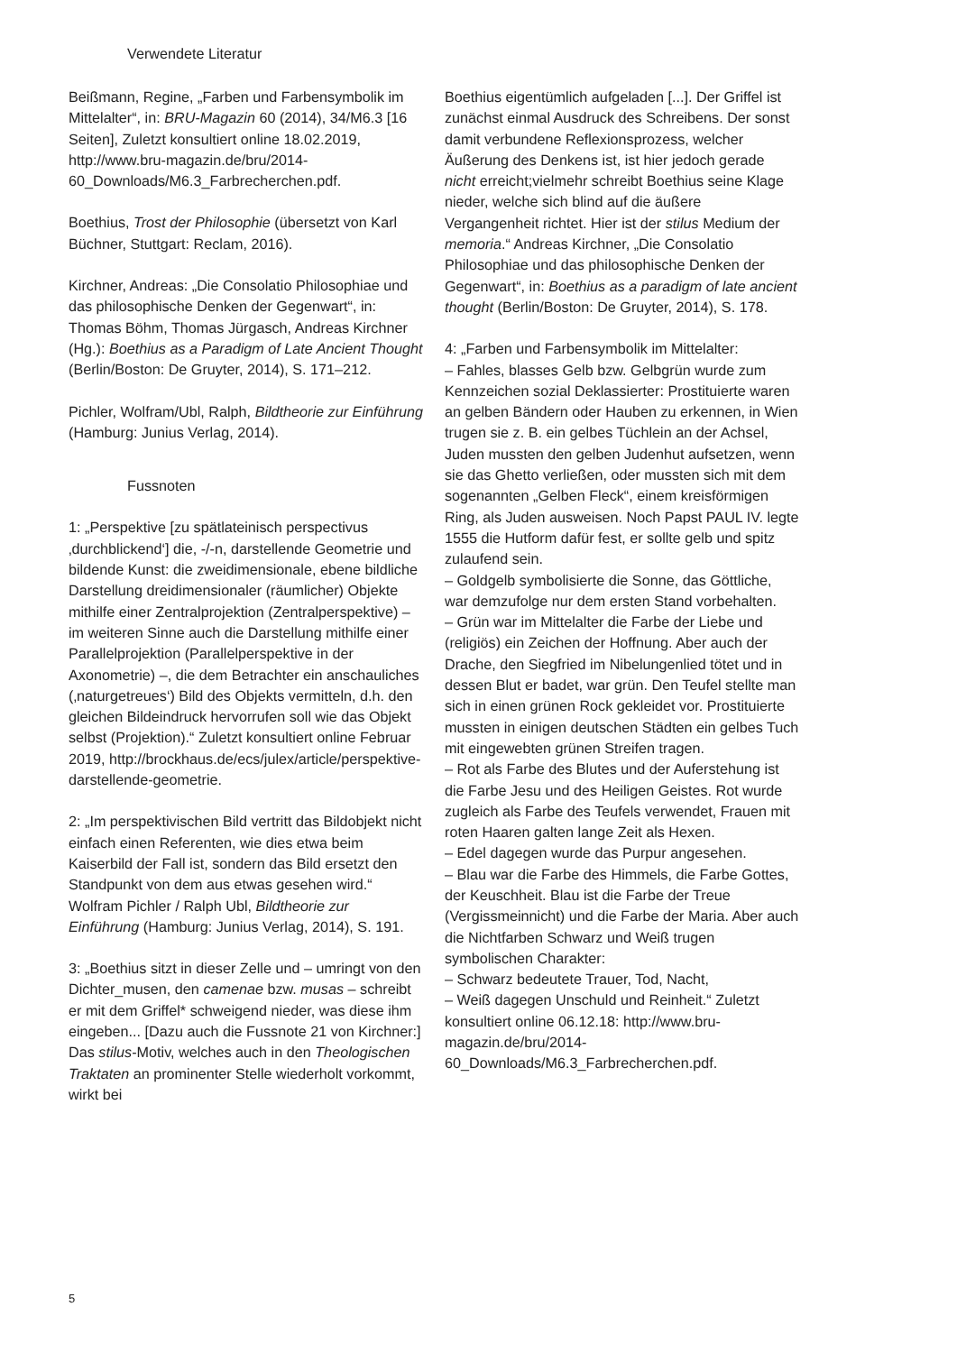Verwendete Literatur
Beißmann, Regine, „Farben und Farbensymbolik im Mittelalter“, in: BRU-Magazin 60 (2014), 34/M6.3 [16 Seiten], Zuletzt konsultiert online 18.02.2019, http://www.bru-magazin.de/bru/2014-60_Downloads/M6.3_Farbrecherchen.pdf.
Boethius, Trost der Philosophie (übersetzt von Karl Büchner, Stuttgart: Reclam, 2016).
Kirchner, Andreas: „Die Consolatio Philosophiae und das philosophische Denken der Gegenwart“, in: Thomas Böhm, Thomas Jürgasch, Andreas Kirchner (Hg.): Boethius as a Paradigm of Late Ancient Thought (Berlin/Boston: De Gruyter, 2014), S. 171–212.
Pichler, Wolfram/Ubl, Ralph, Bildtheorie zur Einführung (Hamburg: Junius Verlag, 2014).
Fussnoten
1: „Perspektive [zu spätlateinisch perspectivus ‚durchblickend‘] die, -/-n, darstellende Geometrie und bildende Kunst: die zweidimensionale, ebene bildliche Darstellung dreidimensionaler (räumlicher) Objekte mithilfe einer Zentralprojektion (Zentralperspektive) – im weiteren Sinne auch die Darstellung mithilfe einer Parallelprojektion (Parallelperspektive in der Axonometrie) –, die dem Betrachter ein anschauliches (‚naturgetreues‘) Bild des Objekts vermitteln, d.h. den gleichen Bildeindruck hervorrufen soll wie das Objekt selbst (Projektion).“ Zuletzt konsultiert online Februar 2019, http://brockhaus.de/ecs/julex/article/perspektive-darstellende-geometrie.
2: „Im perspektivischen Bild vertritt das Bildobjekt nicht einfach einen Referenten, wie dies etwa beim Kaiserbild der Fall ist, sondern das Bild ersetzt den Standpunkt von dem aus etwas gesehen wird.“ Wolfram Pichler / Ralph Ubl, Bildtheorie zur Einführung (Hamburg: Junius Verlag, 2014), S. 191.
3: „Boethius sitzt in dieser Zelle und – umringt von den Dichter_musen, den camenae bzw. musas – schreibt er mit dem Griffel* schweigend nieder, was diese ihm eingeben... [Dazu auch die Fussnote 21 von Kirchner:] Das stilus-Motiv, welches auch in den Theologischen Traktaten an prominenter Stelle wiederholt vorkommt, wirkt bei
Boethius eigentümlich aufgeladen [...]. Der Griffel ist zunächst einmal Ausdruck des Schreibens. Der sonst damit verbundene Reflexionsprozess, welcher Äußerung des Denkens ist, ist hier jedoch gerade nicht erreicht;vielmehr schreibt Boethius seine Klage nieder, welche sich blind auf die äußere Vergangenheit richtet. Hier ist der stilus Medium der memoria.“ Andreas Kirchner, „Die Consolatio Philosophiae und das philosophische Denken der Gegenwart“, in: Boethius as a paradigm of late ancient thought (Berlin/Boston: De Gruyter, 2014), S. 178.
4: „Farben und Farbensymbolik im Mittelalter:
– Fahles, blasses Gelb bzw. Gelbgrün wurde zum Kennzeichen sozial Deklassierter: Prostituierte waren an gelben Bändern oder Hauben zu erkennen, in Wien trugen sie z. B. ein gelbes Tüchlein an der Achsel, Juden mussten den gelben Judenhut aufsetzen, wenn sie das Ghetto verließen, oder mussten sich mit dem sogenannten „Gelben Fleck“, einem kreisförmigen Ring, als Juden ausweisen. Noch Papst PAUL IV. legte 1555 die Hutform dafür fest, er sollte gelb und spitz zulaufend sein.
– Goldgelb symbolisierte die Sonne, das Göttliche, war demzufolge nur dem ersten Stand vorbehalten.
– Grün war im Mittelalter die Farbe der Liebe und (religiös) ein Zeichen der Hoffnung. Aber auch der Drache, den Siegfried im Nibelungenlied tötet und in dessen Blut er badet, war grün. Den Teufel stellte man sich in einen grünen Rock gekleidet vor. Prostituierte mussten in einigen deutschen Städten ein gelbes Tuch mit eingewebten grünen Streifen tragen.
– Rot als Farbe des Blutes und der Auferstehung ist die Farbe Jesu und des Heiligen Geistes. Rot wurde zugleich als Farbe des Teufels verwendet, Frauen mit roten Haaren galten lange Zeit als Hexen.
– Edel dagegen wurde das Purpur angesehen.
– Blau war die Farbe des Himmels, die Farbe Gottes, der Keuschheit. Blau ist die Farbe der Treue (Vergissmeinnicht) und die Farbe der Maria. Aber auch die Nichtfarben Schwarz und Weiß trugen symbolischen Charakter:
– Schwarz bedeutete Trauer, Tod, Nacht,
– Weiß dagegen Unschuld und Reinheit.“ Zuletzt konsultiert online 06.12.18: http://www.bru-magazin.de/bru/2014-60_Downloads/M6.3_Farbrecherchen.pdf.
5